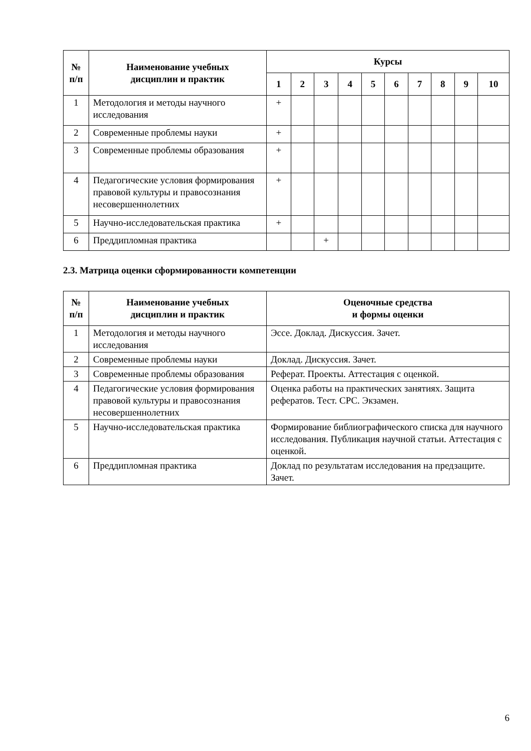| № п/п | Наименование учебных дисциплин и практик | Курсы | | | | | | | | | |
| --- | --- | --- | --- | --- | --- | --- | --- | --- | --- | --- | --- |
| | | 1 | 2 | 3 | 4 | 5 | 6 | 7 | 8 | 9 | 10 |
| 1 | Методология и методы научного исследования | + | | | | | | | | | |
| 2 | Современные проблемы науки | + | | | | | | | | | |
| 3 | Современные проблемы образования | + | | | | | | | | | |
| 4 | Педагогические условия формирования правовой культуры и правосознания несовершеннолетних | + | | | | | | | | | |
| 5 | Научно-исследовательская практика | + | | | | | | | | | |
| 6 | Преддипломная практика | | | + | | | | | | | |
2.3. Матрица оценки сформированности компетенции
| № п/п | Наименование учебных дисциплин и практик | Оценочные средства и формы оценки |
| --- | --- | --- |
| 1 | Методология и методы научного исследования | Эссе. Доклад. Дискуссия. Зачет. |
| 2 | Современные проблемы науки | Доклад. Дискуссия. Зачет. |
| 3 | Современные проблемы образования | Реферат. Проекты. Аттестация с оценкой. |
| 4 | Педагогические условия формирования правовой культуры и правосознания несовершеннолетних | Оценка работы на практических занятиях. Защита рефератов. Тест. СРС. Экзамен. |
| 5 | Научно-исследовательская практика | Формирование библиографического списка для научного исследования. Публикация научной статьи. Аттестация с оценкой. |
| 6 | Преддипломная практика | Доклад по результатам исследования на предзащите. Зачет. |
6